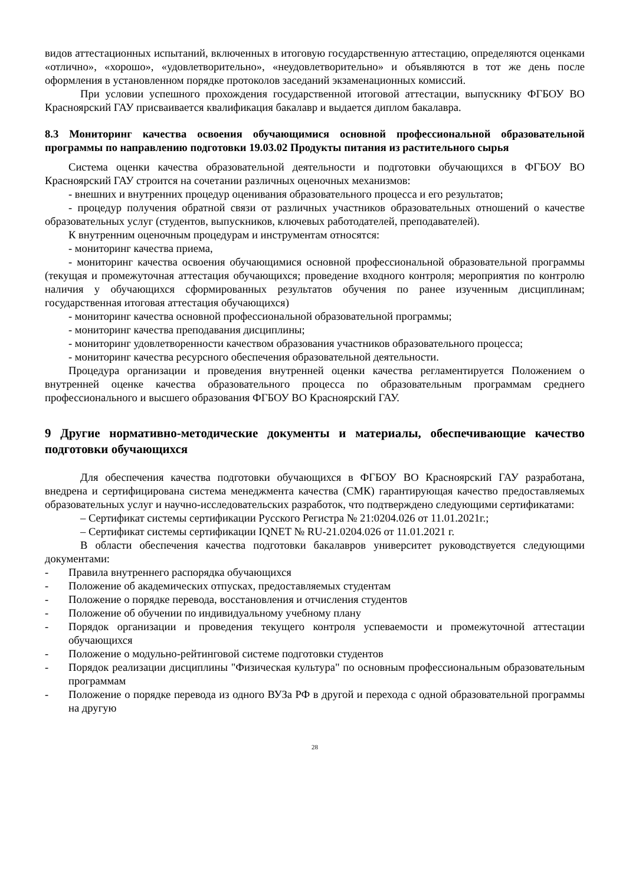видов аттестационных испытаний, включенных в итоговую государственную аттестацию, определяются оценками «отлично», «хорошо», «удовлетворительно», «неудовлетворительно» и объявляются в тот же день после оформления в установленном порядке протоколов заседаний экзаменационных комиссий.
При условии успешного прохождения государственной итоговой аттестации, выпускнику ФГБОУ ВО Красноярский ГАУ присваивается квалификация бакалавр и выдается диплом бакалавра.
8.3 Мониторинг качества освоения обучающимися основной профессиональной образовательной программы по направлению подготовки 19.03.02 Продукты питания из растительного сырья
Система оценки качества образовательной деятельности и подготовки обучающихся в ФГБОУ ВО Красноярский ГАУ строится на сочетании различных оценочных механизмов:
- внешних и внутренних процедур оценивания образовательного процесса и его результатов;
- процедур получения обратной связи от различных участников образовательных отношений о качестве образовательных услуг (студентов, выпускников, ключевых работодателей, преподавателей).
К внутренним оценочным процедурам и инструментам относятся:
- мониторинг качества приема,
- мониторинг качества освоения обучающимися основной профессиональной образовательной программы (текущая и промежуточная аттестация обучающихся; проведение входного контроля; мероприятия по контролю наличия у обучающихся сформированных результатов обучения по ранее изученным дисциплинам; государственная итоговая аттестация обучающихся)
- мониторинг качества основной профессиональной образовательной программы;
- мониторинг качества преподавания дисциплины;
- мониторинг удовлетворенности качеством образования участников образовательного процесса;
- мониторинг качества ресурсного обеспечения образовательной деятельности.
Процедура организации и проведения внутренней оценки качества регламентируется Положением о внутренней оценке качества образовательного процесса по образовательным программам среднего профессионального и высшего образования ФГБОУ ВО Красноярский ГАУ.
9 Другие нормативно-методические документы и материалы, обеспечивающие качество подготовки обучающихся
Для обеспечения качества подготовки обучающихся в ФГБОУ ВО Красноярский ГАУ разработана, внедрена и сертифицирована система менеджмента качества (СМК) гарантирующая качество предоставляемых образовательных услуг и научно-исследовательских разработок, что подтверждено следующими сертификатами:
– Сертификат системы сертификации Русского Регистра № 21:0204.026 от 11.01.2021г.;
– Сертификат системы сертификации IQNET № RU-21.0204.026 от 11.01.2021 г.
В области обеспечения качества подготовки бакалавров университет руководствуется следующими документами:
- Правила внутреннего распорядка обучающихся
- Положение об академических отпусках, предоставляемых студентам
- Положение о порядке перевода, восстановления и отчисления студентов
- Положение об обучении по индивидуальному учебному плану
- Порядок организации и проведения текущего контроля успеваемости и промежуточной аттестации обучающихся
- Положение о модульно-рейтинговой системе подготовки студентов
- Порядок реализации дисциплины "Физическая культура" по основным профессиональным образовательным программам
- Положение о порядке перевода из одного ВУЗа РФ в другой и перехода с одной образовательной программы на другую
28